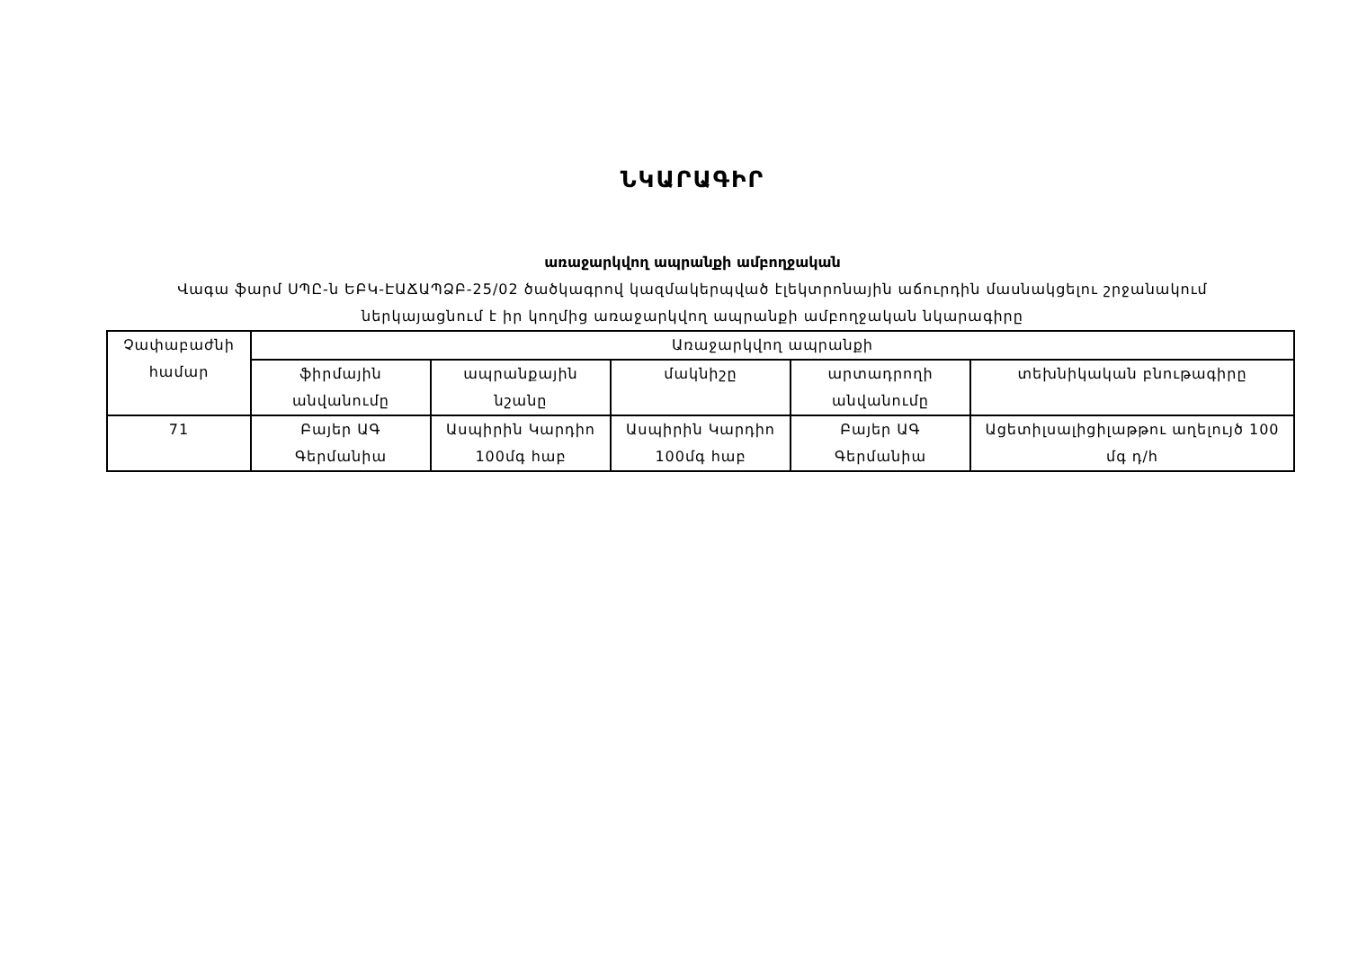ՆԿԱՐԱԳԻՐ
առաջարկվող ապրանքի ամբողջական
Վագա ֆարմ ՍՊԸ-ն ԵԲԿ-ԷԱՃԱՊՁԲ-25/02 ծածկագրով կազմակերպված էլեկտրոնային աճուրդին մասնակցելու շրջանակում ներկայացնում է իր կողմից առաջարկվող ապրանքի ամբողջական նկարագիրը
| Չափաբաժնի համար | Առաջարկվող ապրանքի | | | | |
| --- | --- | --- | --- | --- | --- |
| | ֆիրմային անվանումը | ապրանքային նշանը | մակնիշը | արտադրողի անվանումը | տեխնիկական բնութագիրը |
| 71 | Բայեր ԱԳ Գերմանիա | Ասպիրին Կարդիո 100մգ հաբ | Ասպիրին Կարդիո 100մգ հաբ | Բայեր ԱԳ Գերմանիա | Ացետիլսալիցիլաթթու աղելույծ 100 մգ դ/հ |